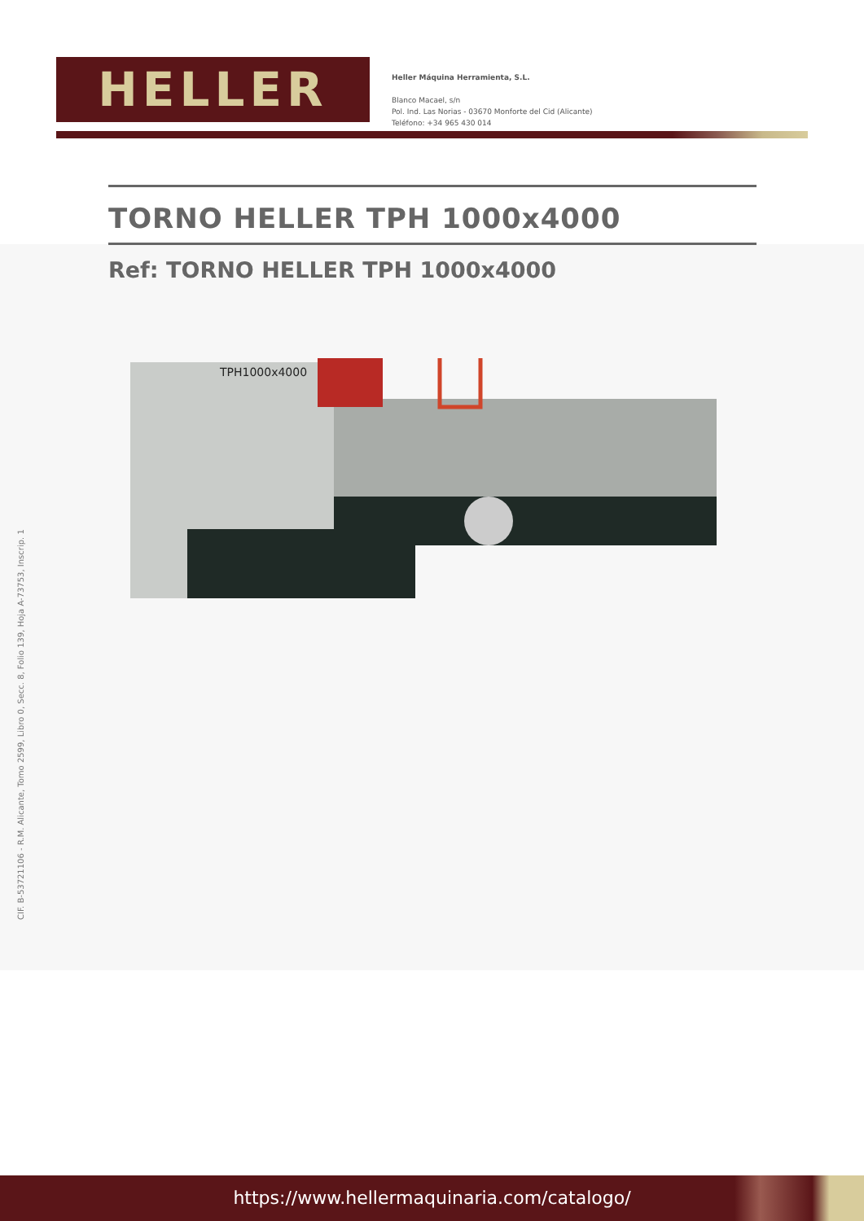HELLER
Heller Máquina Herramienta, S.L.
Blanco Macael, s/n
Pol. Ind. Las Norias - 03670 Monforte del Cid (Alicante)
Teléfono: +34 965 430 014
TORNO HELLER TPH 1000x4000
Ref: TORNO HELLER TPH 1000x4000
TPH1000x4000
CIF. B-53721106 - R.M. Alicante, Tomo 2599, Libro 0, Secc. 8, Folio 139, Hoja A-73753, Inscrip. 1
https://www.hellermaquinaria.com/catalogo/